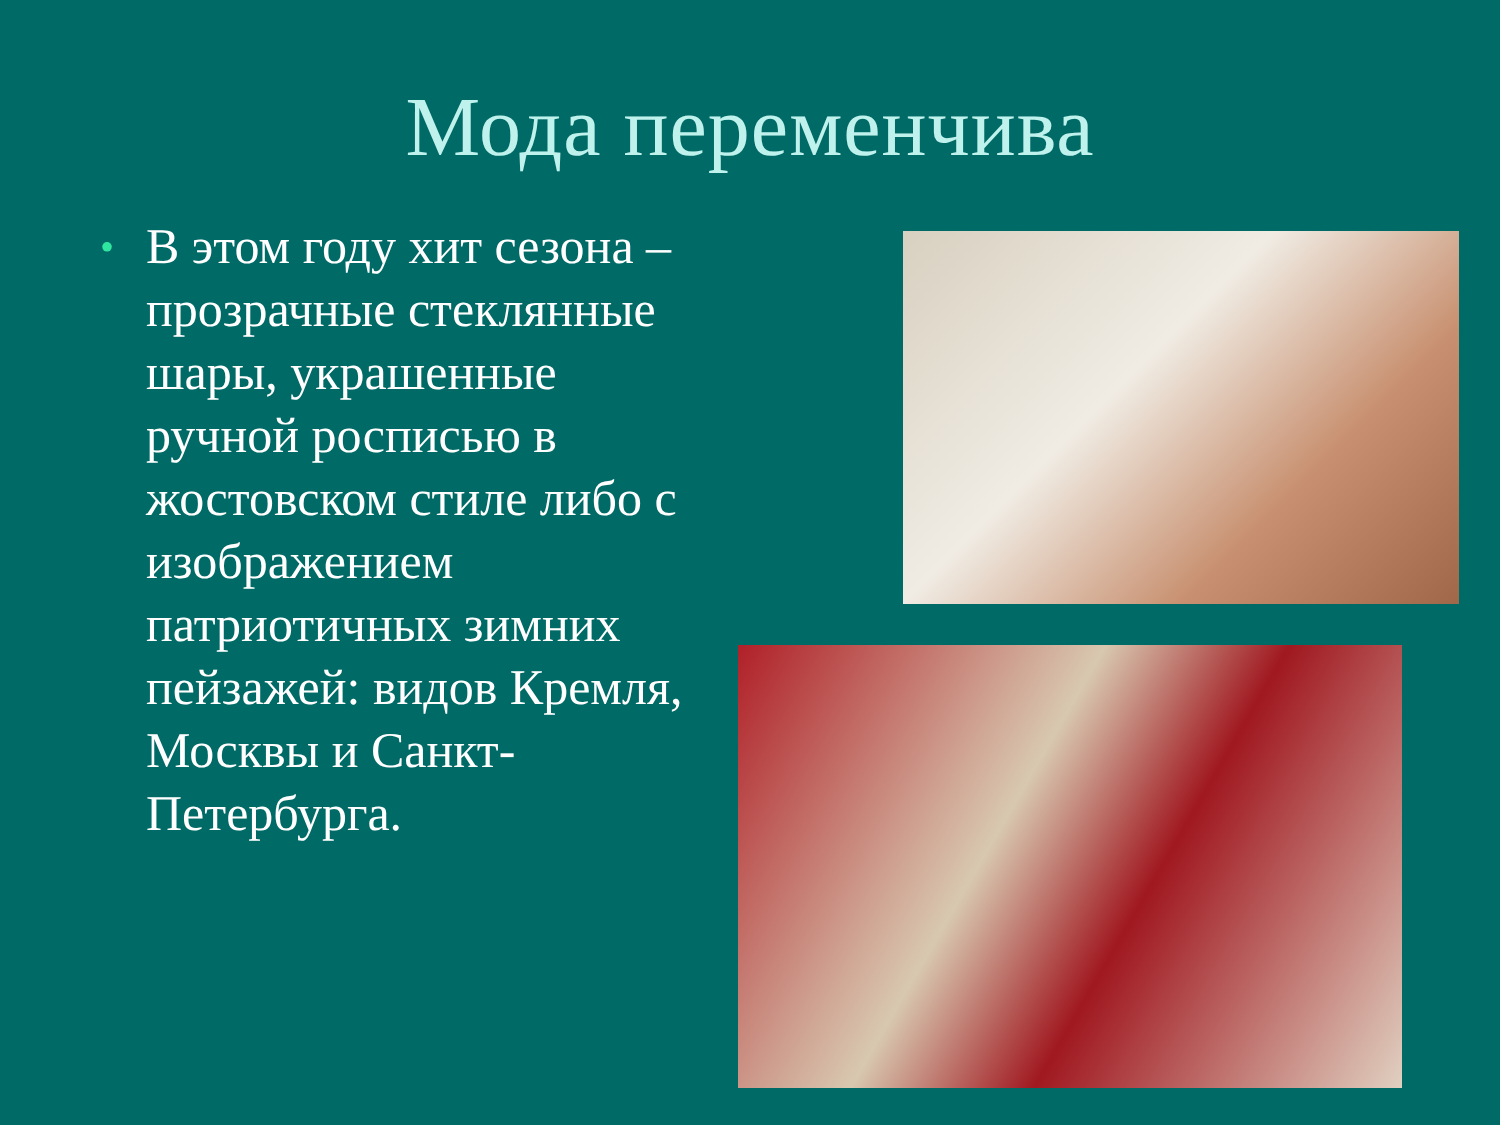Мода переменчива
• В этом году хит сезона – прозрачные стеклянные шары, украшенные ручной росписью в жостовском стиле либо с изображением патриотичных зимних пейзажей: видов Кремля, Москвы и Санкт-Петербурга.